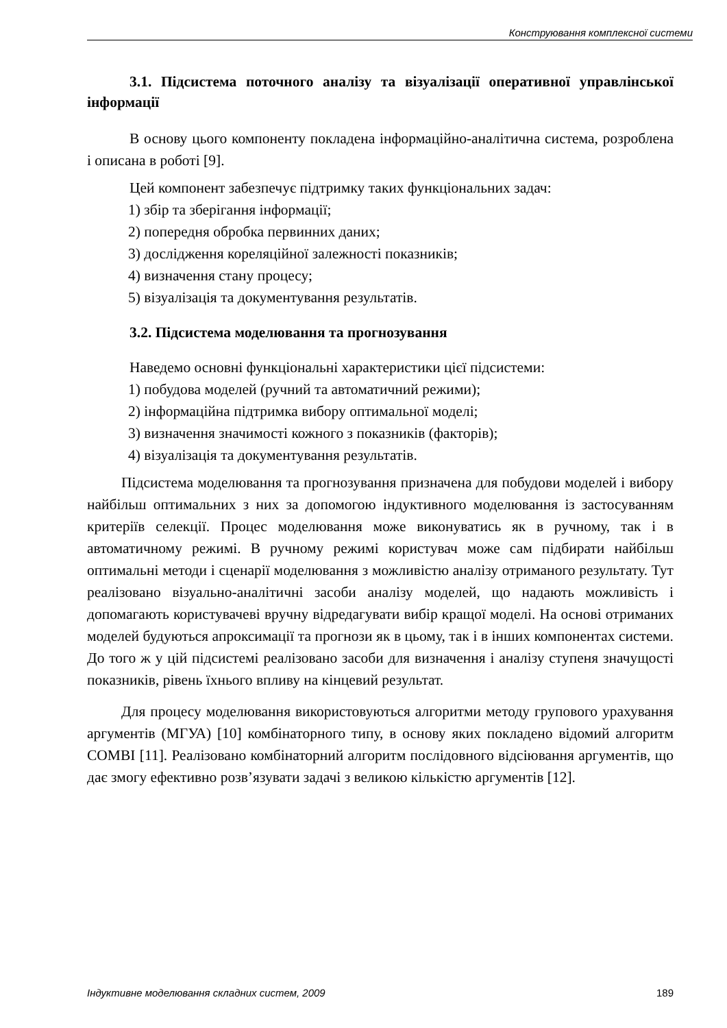Конструювання комплексної системи
3.1. Підсистема поточного аналізу та візуалізації оперативної управлінської інформації
В основу цього компоненту покладена інформаційно-аналітична система, розроблена і описана в роботі [9].
Цей компонент забезпечує підтримку таких функціональних задач:
1) збір та зберігання інформації;
2) попередня обробка первинних даних;
3) дослідження кореляційної залежності показників;
4) визначення стану процесу;
5) візуалізація та документування результатів.
3.2. Підсистема моделювання та прогнозування
Наведемо основні функціональні характеристики цієї підсистеми:
1) побудова моделей (ручний та автоматичний режими);
2) інформаційна підтримка вибору оптимальної моделі;
3) визначення значимості кожного з показників (факторів);
4) візуалізація та документування результатів.
Підсистема моделювання та прогнозування призначена для побудови моделей і вибору найбільш оптимальних з них за допомогою індуктивного моделювання із застосуванням критеріїв селекції. Процес моделювання може виконуватись як в ручному, так і в автоматичному режимі. В ручному режимі користувач може сам підбирати найбільш оптимальні методи і сценарії моделювання з можливістю аналізу отриманого результату. Тут реалізовано візуально-аналітичні засоби аналізу моделей, що надають можливість і допомагають користувачеві вручну відредагувати вибір кращої моделі. На основі отриманих моделей будуються апроксимації та прогнози як в цьому, так і в інших компонентах системи. До того ж у цій підсистемі реалізовано засоби для визначення і аналізу ступеня значущості показників, рівень їхнього впливу на кінцевий результат.
Для процесу моделювання використовуються алгоритми методу групового урахування аргументів (МГУА) [10] комбінаторного типу, в основу яких покладено відомий алгоритм COMBI [11]. Реалізовано комбінаторний алгоритм послідовного відсіювання аргументів, що дає змогу ефективно розв’язувати задачі з великою кількістю аргументів [12].
Індуктивне моделювання складних систем, 2009 189